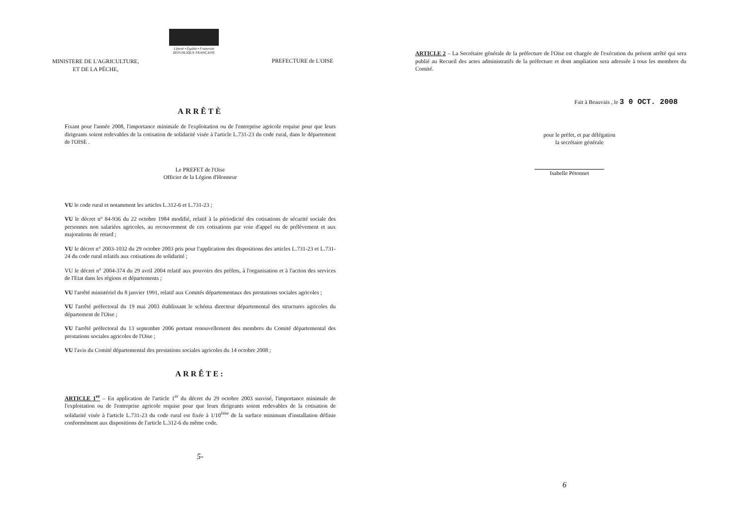Liberté • Égalité • Fraternité
RÉPUBLIQUE FRANÇAISE
MINISTERE DE L'AGRICULTURE,
ET DE LA PÊCHE,
PREFECTURE de L'OISE
ARRÊTÈ
Fixant pour l'année 2008, l'importance minimale de l'exploitation ou de l'entreprise agricole requise pour que leurs dirigeants soient redevables de la cotisation de solidarité visée à l'article L.731-23 du code rural, dans le département de l'OISE .
Le PREFET de l'Oise
Officier de la Légion d'Honneur
VU le code rural et notamment les articles L.312-6 et L.731-23 ;
VU le décret n° 84-936 du 22 octobre 1984 modifié, relatif à la périodicité des cotisations de sécurité sociale des personnes non salariées agricoles, au recouvrement de ces cotisations par voie d'appel ou de prélèvement et aux majorations de retard ;
VU le décret n° 2003-1032 du 29 octobre 2003 pris pour l'application des dispositions des articles L.731-23 et L.731-24 du code rural relatifs aux cotisations de solidarité ;
VU le décret n° 2004-374 du 29 avril 2004 relatif aux pouvoirs des préfets, à l'organisation et à l'action des services de l'Etat dans les régions et départements ;
VU l'arrêté ministériel du 8 janvier 1991, relatif aux Comités départementaux des prestations sociales agricoles ;
VU l'arrêté préfectoral du 19 mai 2003 établissant le schéma directeur départemental des structures agricoles du département de l'Oise ;
VU l'arrêté préfectoral du 13 septembre 2006 portant renouvellement des membres du Comité départemental des prestations sociales agricoles de l'Oise ;
VU l'avis du Comité départemental des prestations sociales agricoles du 14 octobre 2008 ;
ARRÊTE:
ARTICLE 1<sup>er</sup> – En application de l'article 1<sup>er</sup> du décret du 29 octobre 2003 susvisé, l'importance minimale de l'exploitation ou de l'entreprise agricole requise pour que leurs dirigeants soient redevables de la cotisation de solidarité visée à l'article L.731-23 du code rural est fixée à 1/10<sup>ème</sup> de la surface minimum d'installation définie conformément aux dispositions de l'article L.312-6 du même code.
5-
ARTICLE 2 – La Secrétaire générale de la préfecture de l'Oise est chargée de l'exécution du présent arrêté qui sera publié au Recueil des actes administratifs de la préfecture et dont ampliation sera adressée à tous les membres du Comité.
Fait à Beauvais , le 3 0 OCT. 2008
pour le préfet, et par délégation
la secrétaire générale
Isabelle Pétonnet
6